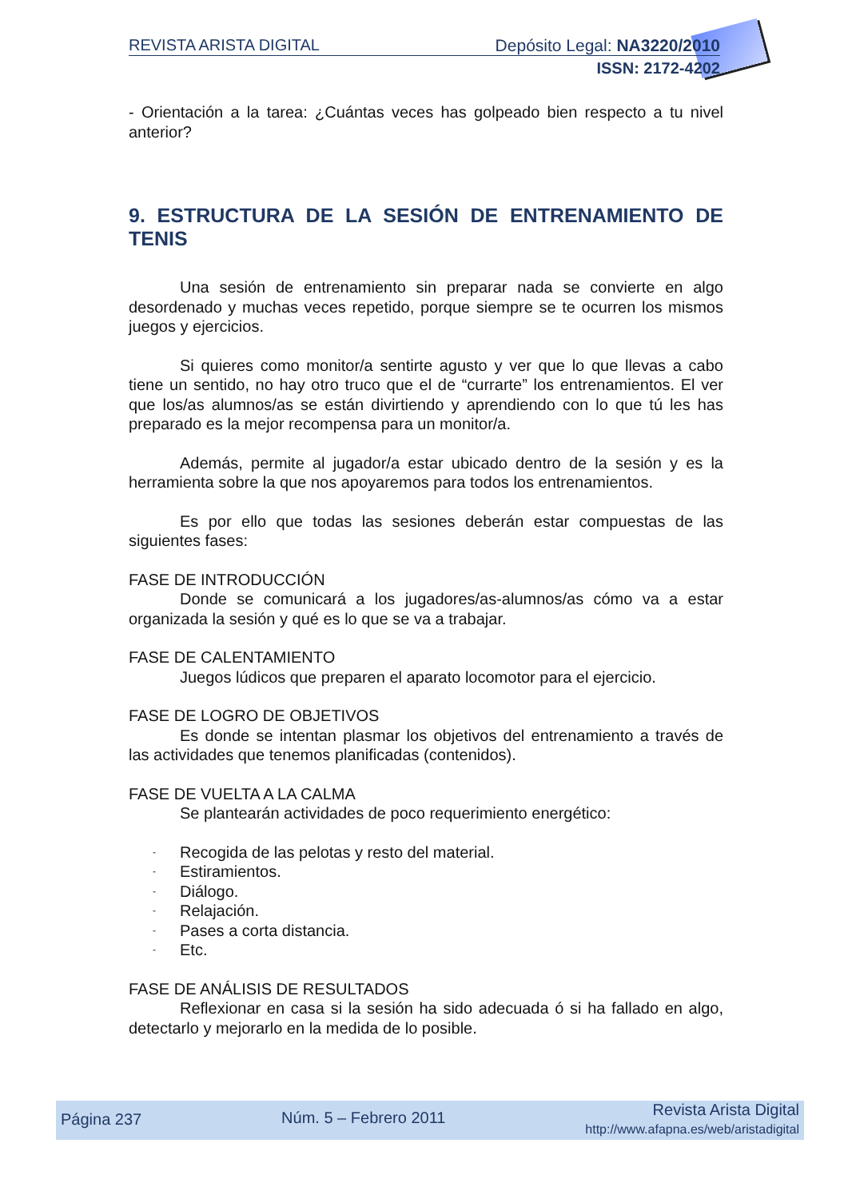REVISTA ARISTA DIGITAL Depósito Legal: NA3220/2010
ISSN: 2172-4202
- Orientación a la tarea: ¿Cuántas veces has golpeado bien respecto a tu nivel anterior?
9. ESTRUCTURA DE LA SESIÓN DE ENTRENAMIENTO DE TENIS
Una sesión de entrenamiento sin preparar nada se convierte en algo desordenado y muchas veces repetido, porque siempre se te ocurren los mismos juegos y ejercicios.
Si quieres como monitor/a sentirte agusto y ver que lo que llevas a cabo tiene un sentido, no hay otro truco que el de “currarte” los entrenamientos. El ver que los/as alumnos/as se están divirtiendo y aprendiendo con lo que tú les has preparado es la mejor recompensa para un monitor/a.
Además, permite al jugador/a estar ubicado dentro de la sesión y es la herramienta sobre la que nos apoyaremos para todos los entrenamientos.
Es por ello que todas las sesiones deberán estar compuestas de las siguientes fases:
FASE DE INTRODUCCIÓN
Donde se comunicará a los jugadores/as-alumnos/as cómo va a estar organizada la sesión y qué es lo que se va a trabajar.
FASE DE CALENTAMIENTO
Juegos lúdicos que preparen el aparato locomotor para el ejercicio.
FASE DE LOGRO DE OBJETIVOS
Es donde se intentan plasmar los objetivos del entrenamiento a través de las actividades que tenemos planificadas (contenidos).
FASE DE VUELTA A LA CALMA
Se plantearán actividades de poco requerimiento energético:
- Recogida de las pelotas y resto del material.
- Estiramientos.
- Diálogo.
- Relajación.
- Pases a corta distancia.
- Etc.
FASE DE ANÁLISIS DE RESULTADOS
Reflexionar en casa si la sesión ha sido adecuada ó si ha fallado en algo, detectarlo y mejorarlo en la medida de lo posible.
Página 237 Núm. 5 – Febrero 2011 Revista Arista Digital
http://www.afapna.es/web/aristadigital